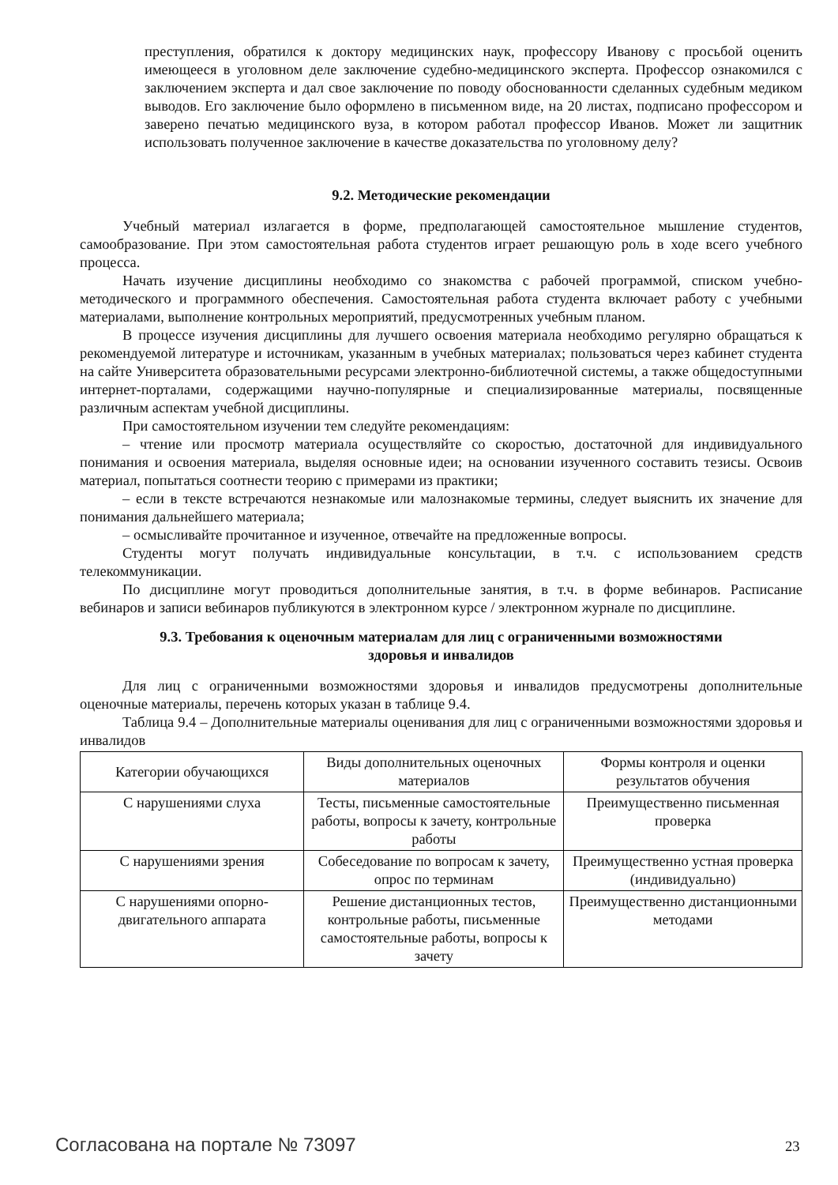преступления, обратился к доктору медицинских наук, профессору Иванову с просьбой оценить имеющееся в уголовном деле заключение судебно-медицинского эксперта. Профессор ознакомился с заключением эксперта и дал свое заключение по поводу обоснованности сделанных судебным медиком выводов. Его заключение было оформлено в письменном виде, на 20 листах, подписано профессором и заверено печатью медицинского вуза, в котором работал профессор Иванов. Может ли защитник использовать полученное заключение в качестве доказательства по уголовному делу?
9.2. Методические рекомендации
Учебный материал излагается в форме, предполагающей самостоятельное мышление студентов, самообразование. При этом самостоятельная работа студентов играет решающую роль в ходе всего учебного процесса.
Начать изучение дисциплины необходимо со знакомства с рабочей программой, списком учебно-методического и программного обеспечения. Самостоятельная работа студента включает работу с учебными материалами, выполнение контрольных мероприятий, предусмотренных учебным планом.
В процессе изучения дисциплины для лучшего освоения материала необходимо регулярно обращаться к рекомендуемой литературе и источникам, указанным в учебных материалах; пользоваться через кабинет студента на сайте Университета образовательными ресурсами электронно-библиотечной системы, а также общедоступными интернет-порталами, содержащими научно-популярные и специализированные материалы, посвященные различным аспектам учебной дисциплины.
При самостоятельном изучении тем следуйте рекомендациям:
– чтение или просмотр материала осуществляйте со скоростью, достаточной для индивидуального понимания и освоения материала, выделяя основные идеи; на основании изученного составить тезисы. Освоив материал, попытаться соотнести теорию с примерами из практики;
– если в тексте встречаются незнакомые или малознакомые термины, следует выяснить их значение для понимания дальнейшего материала;
– осмысливайте прочитанное и изученное, отвечайте на предложенные вопросы.
Студенты могут получать индивидуальные консультации, в т.ч. с использованием средств телекоммуникации.
По дисциплине могут проводиться дополнительные занятия, в т.ч. в форме вебинаров. Расписание вебинаров и записи вебинаров публикуются в электронном курсе / электронном журнале по дисциплине.
9.3. Требования к оценочным материалам для лиц с ограниченными возможностями
здоровья и инвалидов
Для лиц с ограниченными возможностями здоровья и инвалидов предусмотрены дополнительные оценочные материалы, перечень которых указан в таблице 9.4.
Таблица 9.4 – Дополнительные материалы оценивания для лиц с ограниченными возможностями здоровья и инвалидов
| Категории обучающихся | Виды дополнительных оценочных материалов | Формы контроля и оценки результатов обучения |
| С нарушениями слуха | Тесты, письменные самостоятельные работы, вопросы к зачету, контрольные работы | Преимущественно письменная проверка |
| С нарушениями зрения | Собеседование по вопросам к зачету, опрос по терминам | Преимущественно устная проверка (индивидуально) |
| С нарушениями опорно-двигательного аппарата | Решение дистанционных тестов, контрольные работы, письменные самостоятельные работы, вопросы к зачету | Преимущественно дистанционными методами |
Согласована на портале № 73097 23